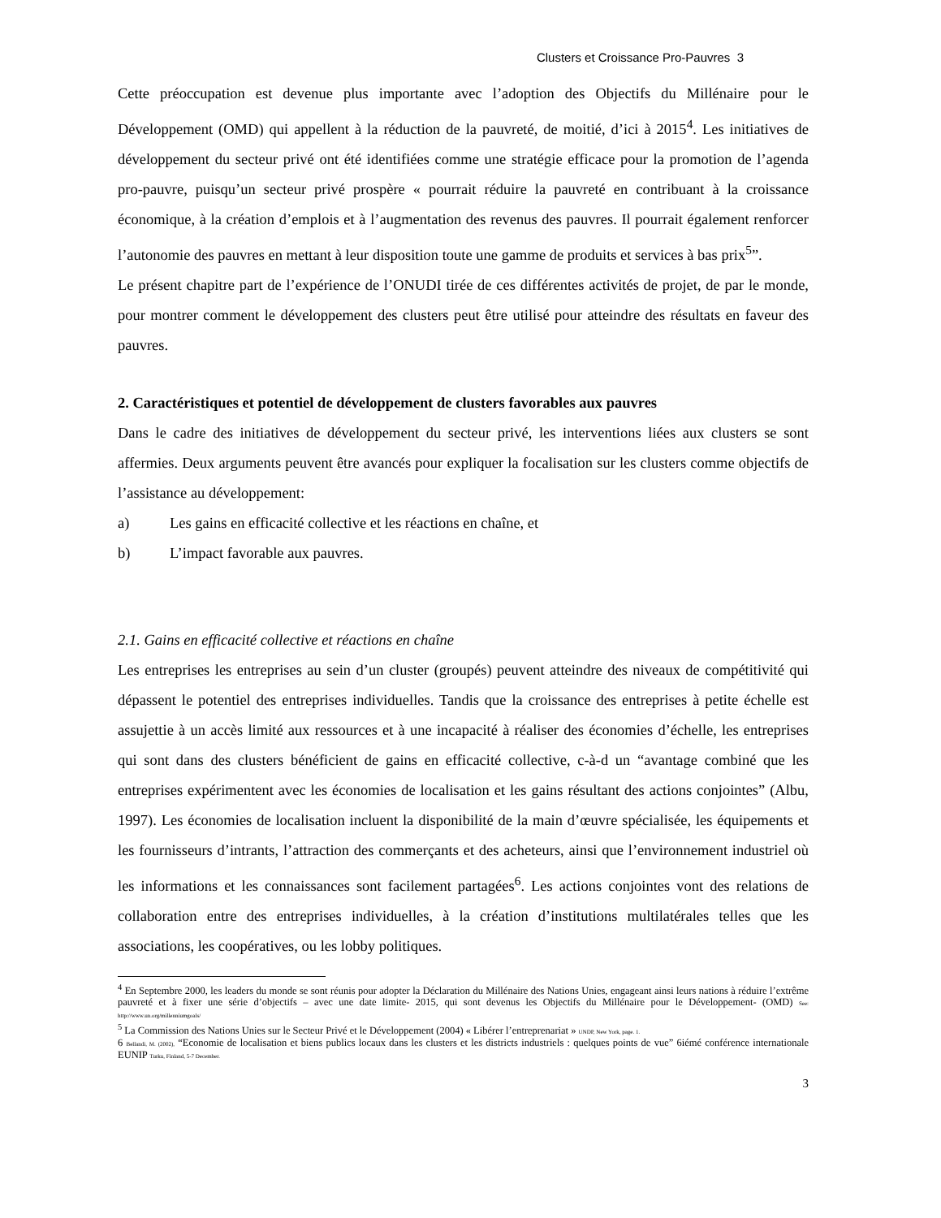Clusters et Croissance Pro-Pauvres 3
Cette préoccupation est devenue plus importante avec l’adoption des Objectifs du Millénaire pour le Développement (OMD) qui appellent à la réduction de la pauvreté, de moitié, d’ici à 2015<sup>4</sup>. Les initiatives de développement du secteur privé ont été identifiées comme une stratégie efficace pour la promotion de l’agenda pro-pauvre, puisqu’un secteur privé prospère « pourrait réduire la pauvreté en contribuant à la croissance économique, à la création d’emplois et à l’augmentation des revenus des pauvres. Il pourrait également renforcer l’autonomie des pauvres en mettant à leur disposition toute une gamme de produits et services à bas prix<sup>5</sup>”.
Le présent chapitre part de l’expérience de l’ONUDI tirée de ces différentes activités de projet, de par le monde, pour montrer comment le développement des clusters peut être utilisé pour atteindre des résultats en faveur des pauvres.
2. Caractéristiques et potentiel de développement de clusters favorables aux pauvres
Dans le cadre des initiatives de développement du secteur privé, les interventions liées aux clusters se sont affermies. Deux arguments peuvent être avancés pour expliquer la focalisation sur les clusters comme objectifs de l’assistance au développement:
a) Les gains en efficacité collective et les réactions en chaîne, et
b) L’impact favorable aux pauvres.
2.1. Gains en efficacité collective et réactions en chaîne
Les entreprises les entreprises au sein d’un cluster (groupés) peuvent atteindre des niveaux de compétitivité qui dépassent le potentiel des entreprises individuelles. Tandis que la croissance des entreprises à petite échelle est assujettie à un accès limité aux ressources et à une incapacité à réaliser des économies d’échelle, les entreprises qui sont dans des clusters bénéficient de gains en efficacité collective, c-à-d un “avantage combiné que les entreprises expérimentent avec les économies de localisation et les gains résultant des actions conjointes” (Albu, 1997). Les économies de localisation incluent la disponibilité de la main d’œuvre spécialisée, les équipements et les fournisseurs d’intrants, l’attraction des commerçants et des acheteurs, ainsi que l’environnement industriel où les informations et les connaissances sont facilement partagées<sup>6</sup>. Les actions conjointes vont des relations de collaboration entre des entreprises individuelles, à la création d’institutions multilatérales telles que les associations, les coopératives, ou les lobby politiques.
<sup>4</sup> En Septembre 2000, les leaders du monde se sont réunis pour adopter la Déclaration du Millénaire des Nations Unies, engageant ainsi leurs nations à réduire l’extrême pauvreté et à fixer une série d’objectifs – avec une date limite- 2015, qui sont devenus les Objectifs du Millénaire pour le Développement- (OMD) See: http://www.un.org/millenniumgoals/
<sup>5</sup> La Commission des Nations Unies sur le Secteur Privé et le Développement (2004) « Libérer l’entreprenariat » UNDP, New York, page. 1.
6 Bellandi, M. (2002), “Economie de localisation et biens publics locaux dans les clusters et les districts industriels : quelques points de vue” 6iémé conférence internationale EUNIP Turku, Finland, 5-7 December.
3